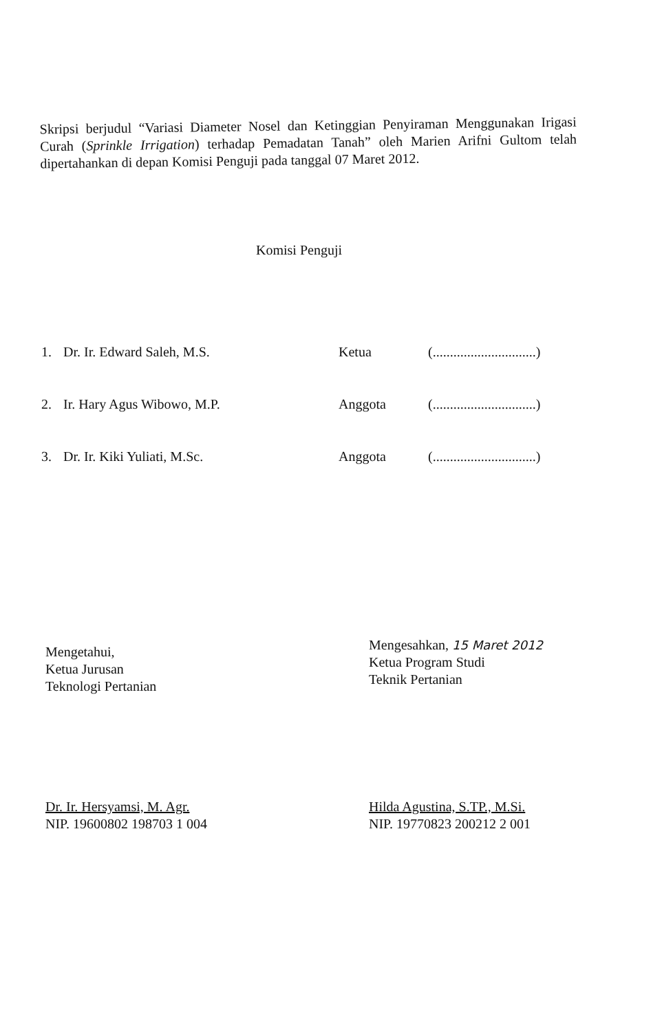Skripsi berjudul “Variasi Diameter Nosel dan Ketinggian Penyiraman Menggunakan Irigasi Curah (Sprinkle Irrigation) terhadap Pemadatan Tanah” oleh Marien Arifni Gultom telah dipertahankan di depan Komisi Penguji pada tanggal 07 Maret 2012.
Komisi Penguji
1. Dr. Ir. Edward Saleh, M.S. Ketua (..............................)
2. Ir. Hary Agus Wibowo, M.P. Anggota (..............................)
3. Dr. Ir. Kiki Yuliati, M.Sc. Anggota (..............................)
Mengetahui,
Ketua Jurusan
Teknologi Pertanian
Dr. Ir. Hersyamsi, M. Agr.
NIP. 19600802 198703 1 004
Mengesahkan, 15 Maret 2012
Ketua Program Studi
Teknik Pertanian
Hilda Agustina, S.TP., M.Si.
NIP. 19770823 200212 2 001